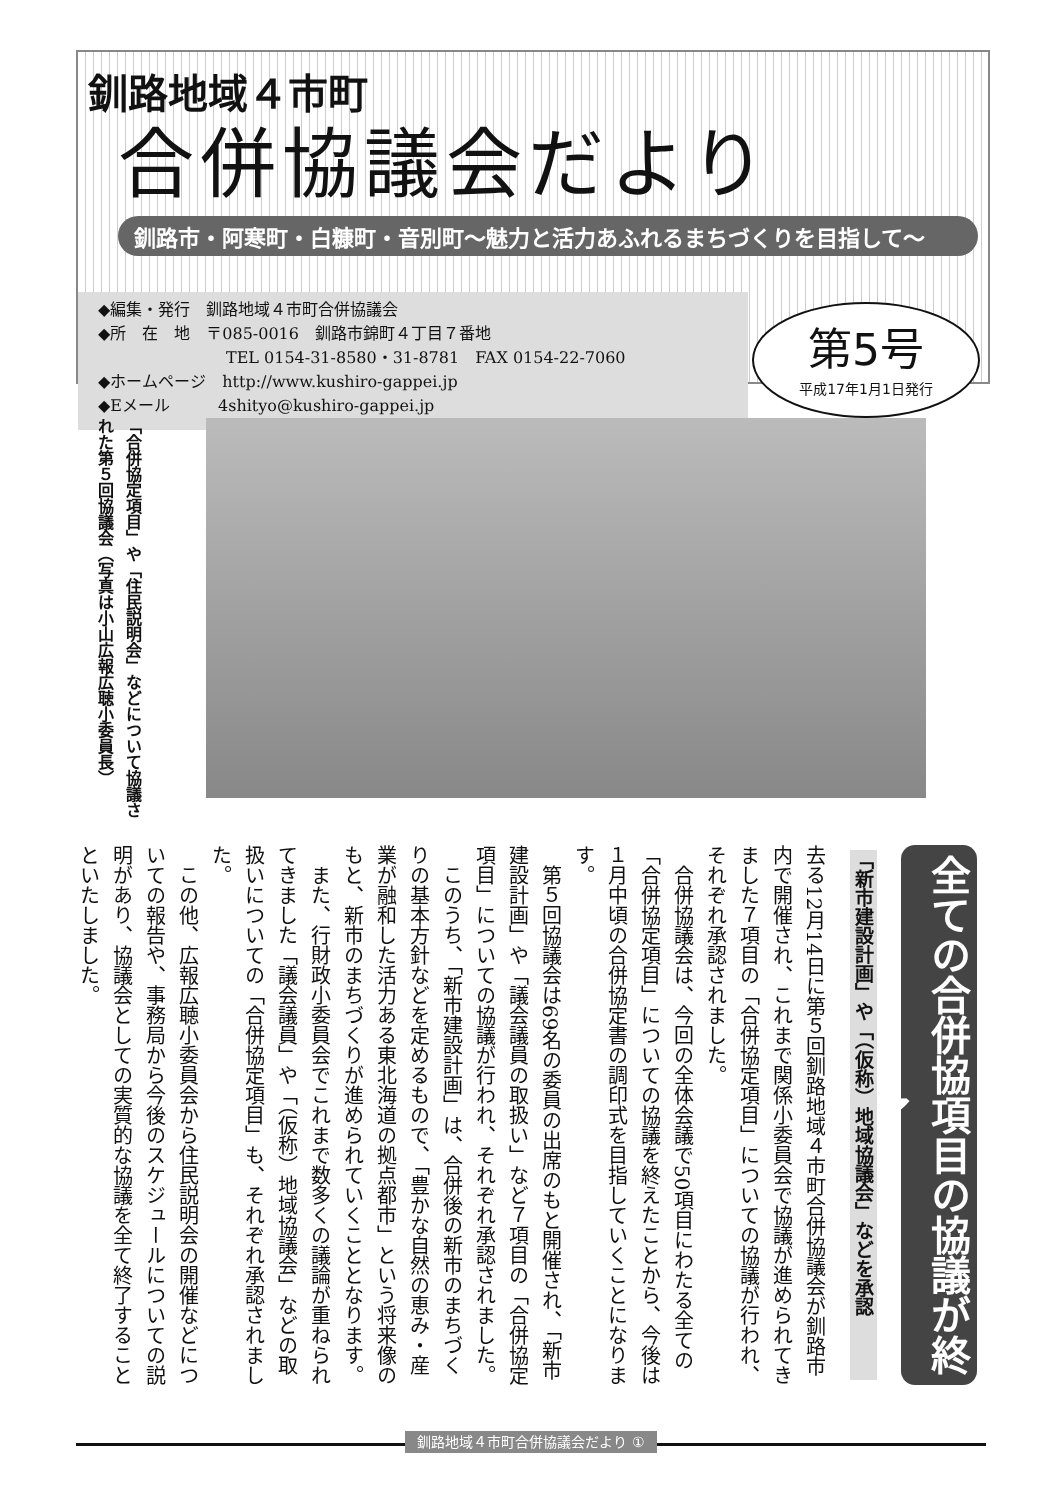釧路地域４市町
合併協議会だより
釧路市・阿寒町・白糠町・音別町～魅力と活力あふれるまちづくりを目指して～
◆編集・発行　釧路地域４市町合併協議会
◆所　在　地　〒085-0016　釧路市錦町４丁目７番地
　　　　　　　　TEL 0154-31-8580・31-8781　FAX 0154-22-7060
◆ホームページ　http://www.kushiro-gappei.jp
◆Eメール　　　4shityo@kushiro-gappei.jp
第5号
平成17年1月1日発行
「合併協定項目」や「住民説明会」などについて協議された第５回協議会（写真は小山広報広聴小委員長）
全ての合併協項目の協議が終了
「新市建設計画」や「（仮称）地域協議会」などを承認
去る12月14日に第５回釧路地域４市町合併協議会が釧路市内で開催され、これまで関係小委員会で協議が進められてきました７項目の「合併協定項目」についての協議が行われ、それぞれ承認されました。
　合併協議会は、今回の全体会議で50項目にわたる全ての「合併協定項目」についての協議を終えたことから、今後は１月中頃の合併協定書の調印式を目指していくことになります。
　第５回協議会は69名の委員の出席のもと開催され、「新市建設計画」や「議会議員の取扱い」など７項目の「合併協定項目」についての協議が行われ、それぞれ承認されました。
　このうち、「新市建設計画」は、合併後の新市のまちづくりの基本方針などを定めるもので、「豊かな自然の恵み・産業が融和した活力ある東北海道の拠点都市」という将来像のもと、新市のまちづくりが進められていくこととなります。
　また、行財政小委員会でこれまで数多くの議論が重ねられてきました「議会議員」や「（仮称）地域協議会」などの取扱いについての「合併協定項目」も、それぞれ承認されました。
　この他、広報広聴小委員会から住民説明会の開催などについての報告や、事務局から今後のスケジュールについての説明があり、協議会としての実質的な協議を全て終了することといたしました。
釧路地域４市町合併協議会だより ①